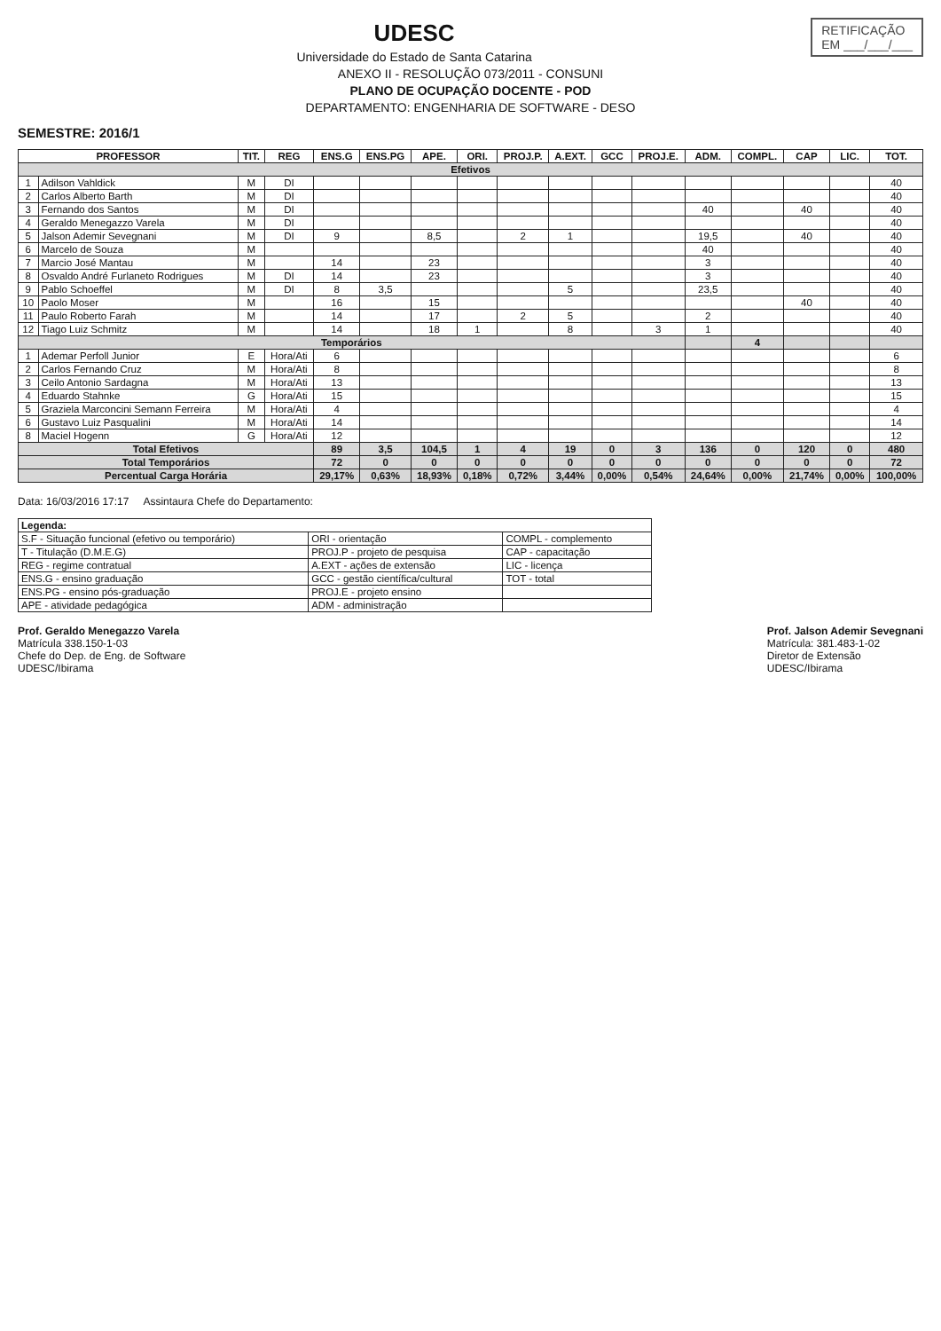RETIFICAÇÃO
EM ___/___/___
UDESC
Universidade do Estado de Santa Catarina
ANEXO II - RESOLUÇÃO 073/2011 - CONSUNI
PLANO DE OCUPAÇÃO DOCENTE - POD
DEPARTAMENTO: ENGENHARIA DE SOFTWARE - DESO
SEMESTRE: 2016/1
| PROFESSOR | | TIT. | REG | ENS.G | ENS.PG | APE. | ORI. | PROJ.P. | A.EXT. | GCC | PROJ.E. | ADM. | COMPL. | CAP | LIC. | TOT. |
| --- | --- | --- | --- | --- | --- | --- | --- | --- | --- | --- | --- | --- | --- | --- | --- | --- |
| Efetivos | | | | | | | | | | | | | | | | |
| 1 | Adilson Vahldick | M | DI | | | | | | | | | | | | | 40 |
| 2 | Carlos Alberto Barth | M | DI | | | | | | | | | | | | | 40 |
| 3 | Fernando dos Santos | M | DI | | | | | | | | | 40 | | 40 | | 40 |
| 4 | Geraldo Menegazzo Varela | M | DI | | | | | | | | | | | | | 40 |
| 5 | Jalson Ademir Sevegnani | M | DI | 9 | | 8,5 | | 2 | 1 | | | 19,5 | | 40 | | 40 |
| 6 | Marcelo de Souza | M | | | | | | | | | | 40 | | | | 40 |
| 7 | Marcio José Mantau | M | | 14 | | 23 | | | | | | 3 | | | | 40 |
| 8 | Osvaldo André Furlaneto Rodrigues | M | DI | 14 | | 23 | | | | | | 3 | | | | 40 |
| 9 | Pablo Schoeffel | M | DI | 8 | 3,5 | | | | 5 | | | 23,5 | | | | 40 |
| 10 | Paolo Moser | M | | 16 | | 15 | | | | | | | | 40 | | 40 |
| 11 | Paulo Roberto Farah | M | | 14 | | 17 | | 2 | 5 | | | 2 | | | | 40 |
| 12 | Tiago Luiz Schmitz | M | | 14 | | 18 | 1 | | 8 | | 3 | 1 | | | | 40 |
| Temporários | | | | | | | | | | | | | 4 | | | |
| 1 | Ademar Perfoll Junior | E | Hora/Ati | 6 | | | | | | | | | | | | 6 |
| 2 | Carlos Fernando Cruz | M | Hora/Ati | 8 | | | | | | | | | | | | 8 |
| 3 | Ceilo Antonio Sardagna | M | Hora/Ati | 13 | | | | | | | | | | | | 13 |
| 4 | Eduardo Stahnke | G | Hora/Ati | 15 | | | | | | | | | | | | 15 |
| 5 | Graziela Marconcini Semann Ferreira | M | Hora/Ati | 4 | | | | | | | | | | | | 4 |
| 6 | Gustavo Luiz Pasqualini | M | Hora/Ati | 14 | | | | | | | | | | | | 14 |
| 8 | Maciel Hogenn | G | Hora/Ati | 12 | | | | | | | | | | | | 12 |
| Total Efetivos | | | | 89 | 3,5 | 104,5 | 1 | 4 | 19 | 0 | 3 | 136 | 0 | 120 | 0 | 480 |
| Total Temporários | | | | 72 | 0 | 0 | 0 | 0 | 0 | 0 | 0 | 0 | 0 | 0 | 0 | 72 |
| Percentual Carga Horária | | | | 29,17% | 0,63% | 18,93% | 0,18% | 0,72% | 3,44% | 0,00% | 0,54% | 24,64% | 0,00% | 21,74% | 0,00% | 100,00% |
Data: 16/03/2016 17:17 Assintaura Chefe do Departamento:
| Legenda: | | |
| S.F - Situação funcional (efetivo ou temporário) | ORI - orientação | COMPL - complemento |
| T - Titulação (D.M.E.G) | PROJ.P - projeto de pesquisa | CAP - capacitação |
| REG - regime contratual | A.EXT - ações de extensão | LIC - licença |
| ENS.G - ensino graduação | GCC - gestão científica/cultural | TOT - total |
| ENS.PG - ensino pós-graduação | PROJ.E - projeto ensino | |
| APE - atividade pedagógica | ADM - administração | |
Prof. Geraldo Menegazzo Varela
Matrícula 338.150-1-03
Chefe do Dep. de Eng. de Software
UDESC/Ibirama
Prof. Jalson Ademir Sevegnani
Matrícula: 381.483-1-02
Diretor de Extensão
UDESC/Ibirama